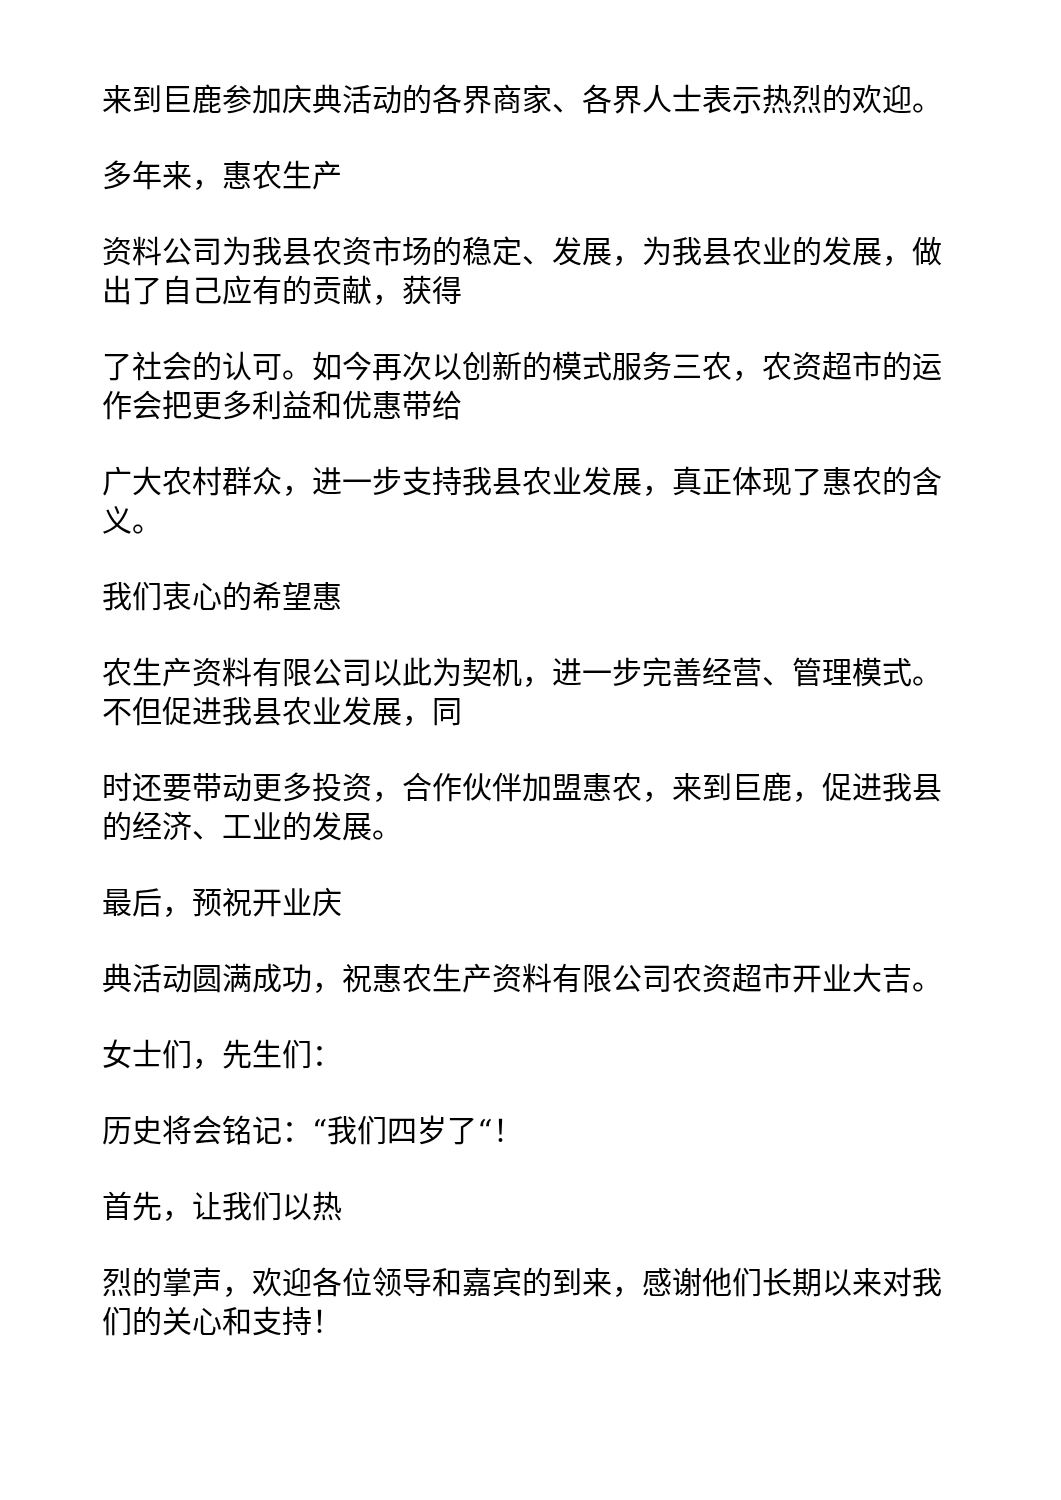来到巨鹿参加庆典活动的各界商家、各界人士表示热烈的欢迎。
多年来，惠农生产
资料公司为我县农资市场的稳定、发展，为我县农业的发展，做出了自己应有的贡献，获得
了社会的认可。如今再次以创新的模式服务三农，农资超市的运作会把更多利益和优惠带给
广大农村群众，进一步支持我县农业发展，真正体现了惠农的含义。
我们衷心的希望惠
农生产资料有限公司以此为契机，进一步完善经营、管理模式。不但促进我县农业发展，同
时还要带动更多投资，合作伙伴加盟惠农，来到巨鹿，促进我县的经济、工业的发展。
最后，预祝开业庆
典活动圆满成功，祝惠农生产资料有限公司农资超市开业大吉。
女士们，先生们：
历史将会铭记：“我们四岁了“！
首先，让我们以热
烈的掌声，欢迎各位领导和嘉宾的到来，感谢他们长期以来对我们的关心和支持！